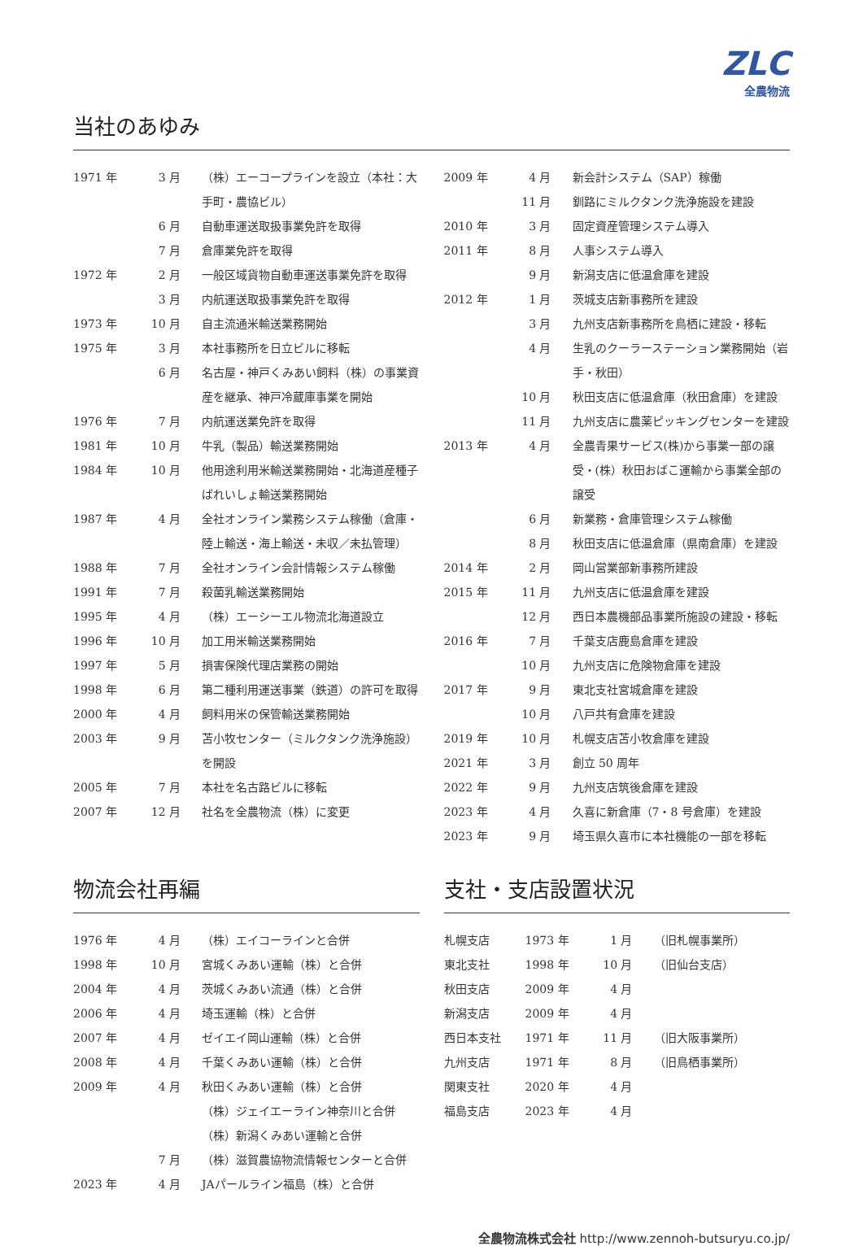ZLC
全農物流
当社のあゆみ
| 1971 年 | 3 月 | （株）エーコープラインを設立（本社：大手町・農協ビル） |
| | 6 月 | 自動車運送取扱事業免許を取得 |
| | 7 月 | 倉庫業免許を取得 |
| 1972 年 | 2 月 | 一般区域貨物自動車運送事業免許を取得 |
| | 3 月 | 内航運送取扱事業免許を取得 |
| 1973 年 | 10 月 | 自主流通米輸送業務開始 |
| 1975 年 | 3 月 | 本社事務所を日立ビルに移転 |
| | 6 月 | 名古屋・神戸くみあい飼料（株）の事業資産を継承、神戸冷蔵庫事業を開始 |
| 1976 年 | 7 月 | 内航運送業免許を取得 |
| 1981 年 | 10 月 | 牛乳（製品）輸送業務開始 |
| 1984 年 | 10 月 | 他用途利用米輸送業務開始・北海道産種子ばれいしょ輸送業務開始 |
| 1987 年 | 4 月 | 全社オンライン業務システム稼働（倉庫・陸上輸送・海上輸送・未収／未払管理） |
| 1988 年 | 7 月 | 全社オンライン会計情報システム稼働 |
| 1991 年 | 7 月 | 殺菌乳輸送業務開始 |
| 1995 年 | 4 月 | （株）エーシーエル物流北海道設立 |
| 1996 年 | 10 月 | 加工用米輸送業務開始 |
| 1997 年 | 5 月 | 損害保険代理店業務の開始 |
| 1998 年 | 6 月 | 第二種利用運送事業（鉄道）の許可を取得 |
| 2000 年 | 4 月 | 飼料用米の保管輸送業務開始 |
| 2003 年 | 9 月 | 苫小牧センター（ミルクタンク洗浄施設）を開設 |
| 2005 年 | 7 月 | 本社を名古路ビルに移転 |
| 2007 年 | 12 月 | 社名を全農物流（株）に変更 |
| 2009 年 | 4 月 | 新会計システム（SAP）稼働 |
| | 11 月 | 釧路にミルクタンク洗浄施設を建設 |
| 2010 年 | 3 月 | 固定資産管理システム導入 |
| 2011 年 | 8 月 | 人事システム導入 |
| | 9 月 | 新潟支店に低温倉庫を建設 |
| 2012 年 | 1 月 | 茨城支店新事務所を建設 |
| | 3 月 | 九州支店新事務所を鳥栖に建設・移転 |
| | 4 月 | 生乳のクーラーステーション業務開始（岩手・秋田） |
| | 10 月 | 秋田支店に低温倉庫（秋田倉庫）を建設 |
| | 11 月 | 九州支店に農薬ピッキングセンターを建設 |
| 2013 年 | 4 月 | 全農青果サービス(株)から事業一部の譲受・(株）秋田おばこ運輸から事業全部の譲受 |
| | 6 月 | 新業務・倉庫管理システム稼働 |
| | 8 月 | 秋田支店に低温倉庫（県南倉庫）を建設 |
| 2014 年 | 2 月 | 岡山営業部新事務所建設 |
| 2015 年 | 11 月 | 九州支店に低温倉庫を建設 |
| | 12 月 | 西日本農機部品事業所施設の建設・移転 |
| 2016 年 | 7 月 | 千葉支店鹿島倉庫を建設 |
| | 10 月 | 九州支店に危険物倉庫を建設 |
| 2017 年 | 9 月 | 東北支社宮城倉庫を建設 |
| | 10 月 | 八戸共有倉庫を建設 |
| 2019 年 | 10 月 | 札幌支店苫小牧倉庫を建設 |
| 2021 年 | 3 月 | 創立 50 周年 |
| 2022 年 | 9 月 | 九州支店筑後倉庫を建設 |
| 2023 年 | 4 月 | 久喜に新倉庫（7・8 号倉庫）を建設 |
| 2023 年 | 9 月 | 埼玉県久喜市に本社機能の一部を移転 |
物流会社再編
| 1976 年 | 4 月 | （株）エイコーラインと合併 |
| 1998 年 | 10 月 | 宮城くみあい運輸（株）と合併 |
| 2004 年 | 4 月 | 茨城くみあい流通（株）と合併 |
| 2006 年 | 4 月 | 埼玉運輸（株）と合併 |
| 2007 年 | 4 月 | ゼイエイ岡山運輸（株）と合併 |
| 2008 年 | 4 月 | 千葉くみあい運輸（株）と合併 |
| 2009 年 | 4 月 | 秋田くみあい運輸（株）と合併 |
| | | （株）ジェイエーライン神奈川と合併 |
| | | （株）新潟くみあい運輸と合併 |
| | 7 月 | （株）滋賀農協物流情報センターと合併 |
| 2023 年 | 4 月 | JAパールライン福島（株）と合併 |
支社・支店設置状況
| 札幌支店 | 1973 年 | 1 月 | （旧札幌事業所） |
| 東北支社 | 1998 年 | 10 月 | （旧仙台支店） |
| 秋田支店 | 2009 年 | 4 月 | |
| 新潟支店 | 2009 年 | 4 月 | |
| 西日本支社 | 1971 年 | 11 月 | （旧大阪事業所） |
| 九州支店 | 1971 年 | 8 月 | （旧鳥栖事業所） |
| 関東支社 | 2020 年 | 4 月 | |
| 福島支店 | 2023 年 | 4 月 | |
全農物流株式会社 http://www.zennoh-butsuryu.co.jp/